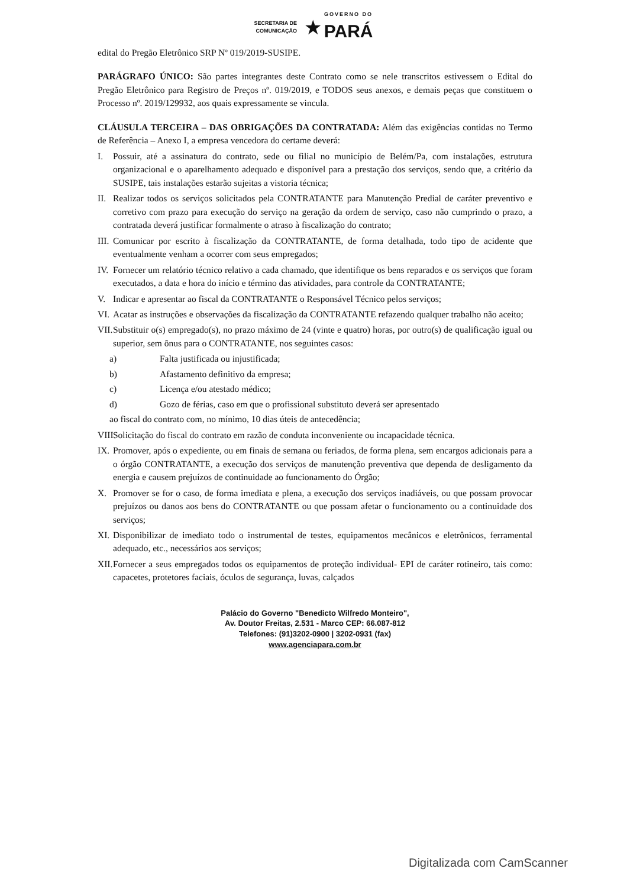SECRETARIA DE
COMUNICAÇÃO ★ GOVERNO DO PARÁ
edital do Pregão Eletrônico SRP Nº 019/2019-SUSIPE.
PARÁGRAFO ÚNICO: São partes integrantes deste Contrato como se nele transcritos estivessem o Edital do Pregão Eletrônico para Registro de Preços nº. 019/2019, e TODOS seus anexos, e demais peças que constituem o Processo nº. 2019/129932, aos quais expressamente se vincula.
CLÁUSULA TERCEIRA – DAS OBRIGAÇÕES DA CONTRATADA: Além das exigências contidas no Termo de Referência – Anexo I, a empresa vencedora do certame deverá:
I. Possuir, até a assinatura do contrato, sede ou filial no município de Belém/Pa, com instalações, estrutura organizacional e o aparelhamento adequado e disponível para a prestação dos serviços, sendo que, a critério da SUSIPE, tais instalações estarão sujeitas a vistoria técnica;
II. Realizar todos os serviços solicitados pela CONTRATANTE para Manutenção Predial de caráter preventivo e corretivo com prazo para execução do serviço na geração da ordem de serviço, caso não cumprindo o prazo, a contratada deverá justificar formalmente o atraso à fiscalização do contrato;
III. Comunicar por escrito à fiscalização da CONTRATANTE, de forma detalhada, todo tipo de acidente que eventualmente venham a ocorrer com seus empregados;
IV. Fornecer um relatório técnico relativo a cada chamado, que identifique os bens reparados e os serviços que foram executados, a data e hora do início e término das atividades, para controle da CONTRATANTE;
V. Indicar e apresentar ao fiscal da CONTRATANTE o Responsável Técnico pelos serviços;
VI. Acatar as instruções e observações da fiscalização da CONTRATANTE refazendo qualquer trabalho não aceito;
VII. Substituir o(s) empregado(s), no prazo máximo de 24 (vinte e quatro) horas, por outro(s) de qualificação igual ou superior, sem ônus para o CONTRATANTE, nos seguintes casos:
a) Falta justificada ou injustificada;
b) Afastamento definitivo da empresa;
c) Licença e/ou atestado médico;
d) Gozo de férias, caso em que o profissional substituto deverá ser apresentado
ao fiscal do contrato com, no mínimo, 10 dias úteis de antecedência;
VIII. Solicitação do fiscal do contrato em razão de conduta inconveniente ou incapacidade técnica.
IX. Promover, após o expediente, ou em finais de semana ou feriados, de forma plena, sem encargos adicionais para a o órgão CONTRATANTE, a execução dos serviços de manutenção preventiva que dependa de desligamento da energia e causem prejuízos de continuidade ao funcionamento do Órgão;
X. Promover se for o caso, de forma imediata e plena, a execução dos serviços inadiáveis, ou que possam provocar prejuízos ou danos aos bens do CONTRATANTE ou que possam afetar o funcionamento ou a continuidade dos serviços;
XI. Disponibilizar de imediato todo o instrumental de testes, equipamentos mecânicos e eletrônicos, ferramental adequado, etc., necessários aos serviços;
XII. Fornecer a seus empregados todos os equipamentos de proteção individual- EPI de caráter rotineiro, tais como: capacetes, protetores faciais, óculos de segurança, luvas, calçados
Palácio do Governo "Benedicto Wilfredo Monteiro",
Av. Doutor Freitas, 2.531 - Marco CEP: 66.087-812
Telefones: (91)3202-0900 | 3202-0931 (fax)
www.agenciapara.com.br
Digitalizada com CamScanner